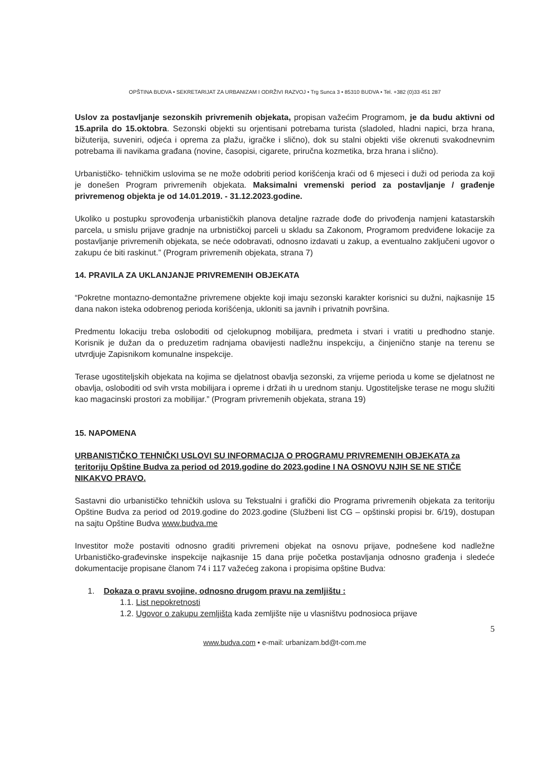OPŠTINA BUDVA • SEKRETARIJAT ZA URBANIZAM I ODRŽIVI RAZVOJ • Trg Sunca 3 • 85310 BUDVA • Tel. +382 (0)33 451 287
Uslov za postavljanje sezonskih privremenih objekata, propisan važećim Programom, je da budu aktivni od 15.aprila do 15.oktobra. Sezonski objekti su orjentisani potrebama turista (sladoled, hladni napici, brza hrana, bižuterija, suveniri, odjeća i oprema za plažu, igračke i slično), dok su stalni objekti više okrenuti svakodnevnim potrebama ili navikama građana (novine, časopisi, cigarete, priručna kozmetika, brza hrana i slično).
Urbanističko- tehničkim uslovima se ne može odobriti period korišćenja kraći od 6 mjeseci i duži od perioda za koji je donešen Program privremenih objekata. Maksimalni vremenski period za postavljanje / građenje privremenog objekta je od 14.01.2019. - 31.12.2023.godine.
Ukoliko u postupku sprovođenja urbanističkih planova detaljne razrade dođe do privođenja namjeni katastarskih parcela, u smislu prijave gradnje na urbnističkoj parceli u skladu sa Zakonom, Programom predviđene lokacije za postavljanje privremenih objekata, se neće odobravati, odnosno izdavati u zakup, a eventualno zaključeni ugovor o zakupu će biti raskinut.” (Program privremenih objekata, strana 7)
14. PRAVILA ZA UKLANJANJE PRIVREMENIH OBJEKATA
“Pokretne montazno-demontažne privremene objekte koji imaju sezonski karakter korisnici su dužni, najkasnije 15 dana nakon isteka odobrenog perioda korišćenja, ukloniti sa javnih i privatnih površina.
Predmentu lokaciju treba osloboditi od cjelokupnog mobilijara, predmeta i stvari i vratiti u predhodno stanje. Korisnik je dužan da o preduzetim radnjama obavijesti nadležnu inspekciju, a činjenično stanje na terenu se utvrdjuje Zapisnikom komunalne inspekcije.
Terase ugostiteljskih objekata na kojima se djelatnost obavlja sezonski, za vrijeme perioda u kome se djelatnost ne obavlja, osloboditi od svih vrsta mobilijara i opreme i držati ih u urednom stanju. Ugostiteljske terase ne mogu služiti kao magacinski prostori za mobilijar.” (Program privremenih objekata, strana 19)
15. NAPOMENA
URBANISTIČKO TEHNIČKI USLOVI SU INFORMACIJA O PROGRAMU PRIVREMENIH OBJEKATA za teritoriju Opštine Budva za period od 2019.godine do 2023.godine I NA OSNOVU NJIH SE NE STIČE NIKAKVO PRAVO.
Sastavni dio urbanističko tehničkih uslova su Tekstualni i grafički dio Programa privremenih objekata za teritoriju Opštine Budva za period od 2019.godine do 2023.godine (Službeni list CG – opštinski propisi br. 6/19), dostupan na sajtu Opštine Budva www.budva.me
Investitor može postaviti odnosno graditi privremeni objekat na osnovu prijave, podnešene kod nadležne Urbanističko-građevinske inspekcije najkasnije 15 dana prije početka postavljanja odnosno građenja i sledeće dokumentacije propisane članom 74 i 117 važećeg zakona i propisima opštine Budva:
1. Dokaza o pravu svojine, odnosno drugom pravu na zemljištu :
1.1. List nepokretnosti
1.2. Ugovor o zakupu zemljišta kada zemljište nije u vlasništvu podnosioca prijave
5
www.budva.com • e-mail: urbanizam.bd@t-com.me